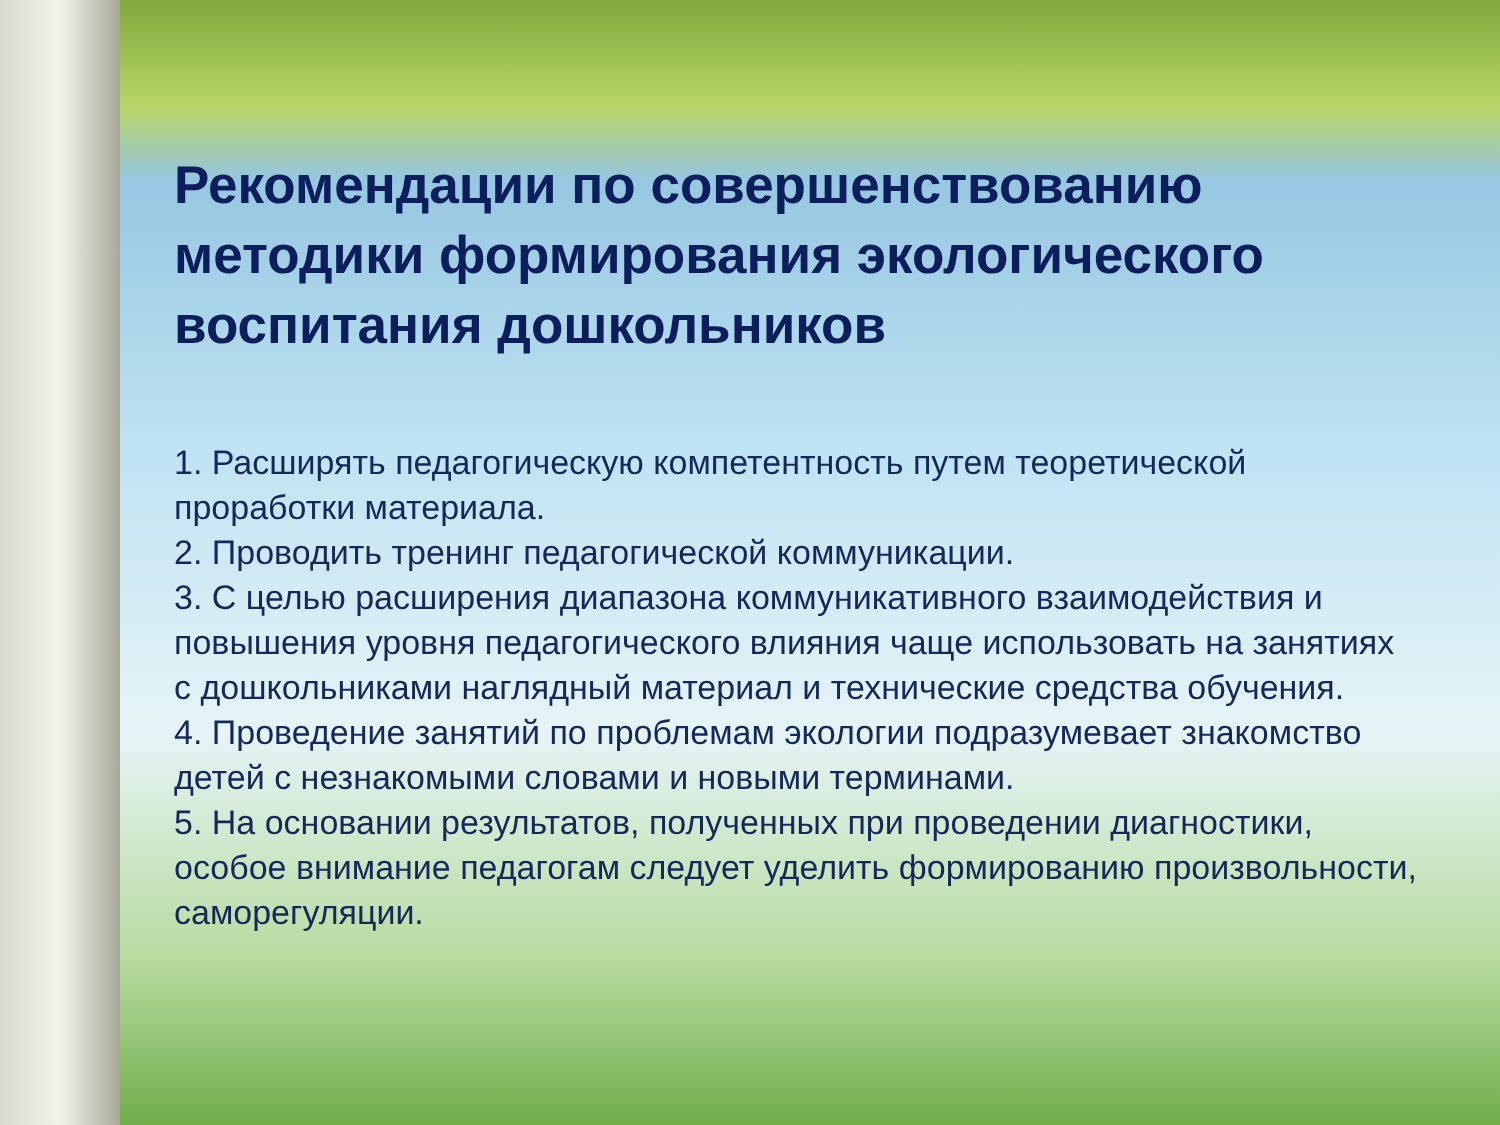Рекомендации по совершенствованию методики формирования экологического воспитания дошкольников
1. Расширять педагогическую компетентность путем теоретической проработки материала.
2. Проводить тренинг педагогической коммуникации.
3. С целью расширения диапазона коммуникативного взаимодействия и повышения уровня педагогического влияния чаще использовать на занятиях с дошкольниками наглядный материал и технические средства обучения.
4. Проведение занятий по проблемам экологии подразумевает знакомство детей с незнакомыми словами и новыми терминами.
5. На основании результатов, полученных при проведении диагностики, особое внимание педагогам следует уделить формированию произвольности, саморегуляции.